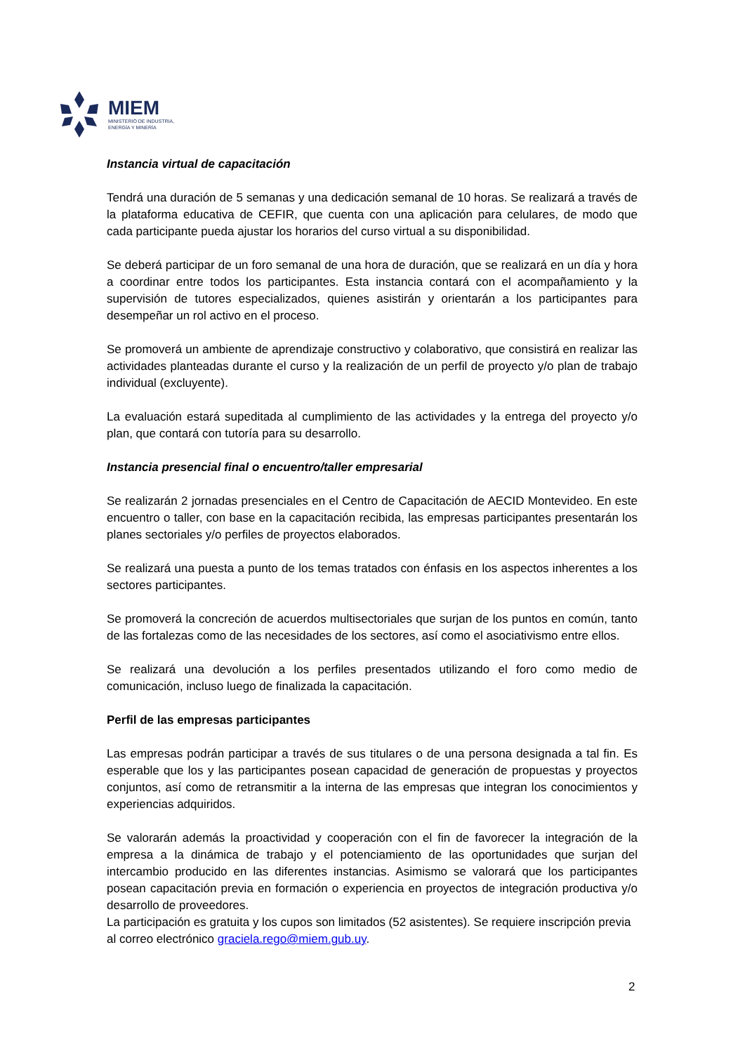MIEM
MINISTERIO DE INDUSTRIA,
ENERGÍA Y MINERÍA
Instancia virtual de capacitación
Tendrá una duración de 5 semanas y una dedicación semanal de 10 horas. Se realizará a través de la plataforma educativa de CEFIR, que cuenta con una aplicación para celulares, de modo que cada participante pueda ajustar los horarios del curso virtual a su disponibilidad.
Se deberá participar de un foro semanal de una hora de duración, que se realizará en un día y hora a coordinar entre todos los participantes. Esta instancia contará con el acompañamiento y la supervisión de tutores especializados, quienes asistirán y orientarán a los participantes para desempeñar un rol activo en el proceso.
Se promoverá un ambiente de aprendizaje constructivo y colaborativo, que consistirá en realizar las actividades planteadas durante el curso y la realización de un perfil de proyecto y/o plan de trabajo individual (excluyente).
La evaluación estará supeditada al cumplimiento de las actividades y la entrega del proyecto y/o plan, que contará con tutoría para su desarrollo.
Instancia presencial final o encuentro/taller empresarial
Se realizarán 2 jornadas presenciales en el Centro de Capacitación de AECID Montevideo. En este encuentro o taller, con base en la capacitación recibida, las empresas participantes presentarán los planes sectoriales y/o perfiles de proyectos elaborados.
Se realizará una puesta a punto de los temas tratados con énfasis en los aspectos inherentes a los sectores participantes.
Se promoverá la concreción de acuerdos multisectoriales que surjan de los puntos en común, tanto de las fortalezas como de las necesidades de los sectores, así como el asociativismo entre ellos.
Se realizará una devolución a los perfiles presentados utilizando el foro como medio de comunicación, incluso luego de finalizada la capacitación.
Perfil de las empresas participantes
Las empresas podrán participar a través de sus titulares o de una persona designada a tal fin. Es esperable que los y las participantes posean capacidad de generación de propuestas y proyectos conjuntos, así como de retransmitir a la interna de las empresas que integran los conocimientos y experiencias adquiridos.
Se valorarán además la proactividad y cooperación con el fin de favorecer la integración de la empresa a la dinámica de trabajo y el potenciamiento de las oportunidades que surjan del intercambio producido en las diferentes instancias. Asimismo se valorará que los participantes posean capacitación previa en formación o experiencia en proyectos de integración productiva y/o desarrollo de proveedores.
La participación es gratuita y los cupos son limitados (52 asistentes). Se requiere inscripción previa al correo electrónico graciela.rego@miem.gub.uy.
2